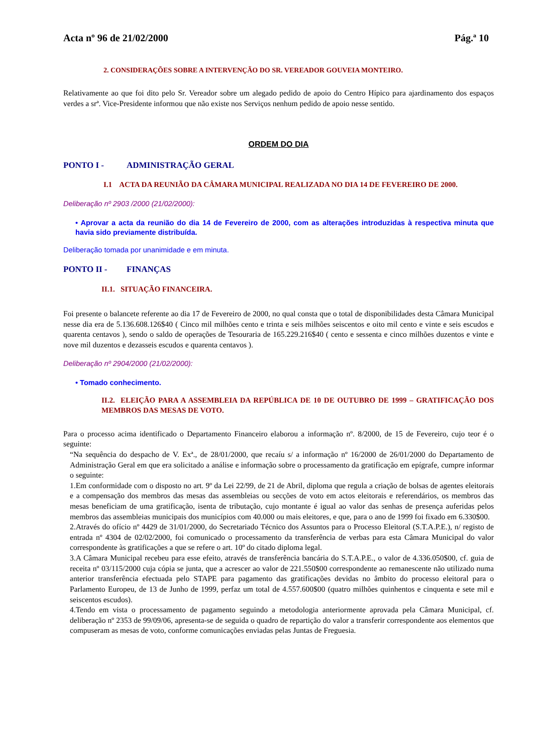Acta nº 96 de 21/02/2000 Pág.ª 10
2. CONSIDERAÇÕES SOBRE A INTERVENÇÃO DO SR. VEREADOR GOUVEIA MONTEIRO.
Relativamente ao que foi dito pelo Sr. Vereador sobre um alegado pedido de apoio do Centro Hípico para ajardinamento dos espaços verdes a srª. Vice-Presidente informou que não existe nos Serviços nenhum pedido de apoio nesse sentido.
ORDEM DO DIA
PONTO I - ADMINISTRAÇÃO GERAL
I.1 ACTA DA REUNIÃO DA CÂMARA MUNICIPAL REALIZADA NO DIA 14 DE FEVEREIRO DE 2000.
Deliberação nº 2903 /2000 (21/02/2000):
• Aprovar a acta da reunião do dia 14 de Fevereiro de 2000, com as alterações introduzidas à respectiva minuta que havia sido previamente distribuída.
Deliberação tomada por unanimidade e em minuta.
PONTO II - FINANÇAS
II.1. SITUAÇÃO FINANCEIRA.
Foi presente o balancete referente ao dia 17 de Fevereiro de 2000, no qual consta que o total de disponibilidades desta Câmara Municipal nesse dia era de 5.136.608.126$40 ( Cinco mil milhões cento e trinta e seis milhões seiscentos e oito mil cento e vinte e seis escudos e quarenta centavos ), sendo o saldo de operações de Tesouraria de 165.229.216$40 ( cento e sessenta e cinco milhões duzentos e vinte e nove mil duzentos e dezasseis escudos e quarenta centavos ).
Deliberação nº 2904/2000 (21/02/2000):
• Tomado conhecimento.
II.2. ELEIÇÃO PARA A ASSEMBLEIA DA REPÚBLICA DE 10 DE OUTUBRO DE 1999 – GRATIFICAÇÃO DOS MEMBROS DAS MESAS DE VOTO.
Para o processo acima identificado o Departamento Financeiro elaborou a informação nº. 8/2000, de 15 de Fevereiro, cujo teor é o seguinte:
“Na sequência do despacho de V. Exª., de 28/01/2000, que recaíu s/ a informação nº 16/2000 de 26/01/2000 do Departamento de Administração Geral em que era solicitado a análise e informação sobre o processamento da gratificação em epígrafe, cumpre informar o seguinte:
1.Em conformidade com o disposto no art. 9º da Lei 22/99, de 21 de Abril, diploma que regula a criação de bolsas de agentes eleitorais e a compensação dos membros das mesas das assembleias ou secções de voto em actos eleitorais e referendários, os membros das mesas beneficiam de uma gratificação, isenta de tributação, cujo montante é igual ao valor das senhas de presença auferidas pelos membros das assembleias municipais dos municípios com 40.000 ou mais eleitores, e que, para o ano de 1999 foi fixado em 6.330$00.
2.Através do ofício nº 4429 de 31/01/2000, do Secretariado Técnico dos Assuntos para o Processo Eleitoral (S.T.A.P.E.), n/ registo de entrada nº 4304 de 02/02/2000, foi comunicado o processamento da transferência de verbas para esta Câmara Municipal do valor correspondente às gratificações a que se refere o art. 10º do citado diploma legal.
3.A Câmara Municipal recebeu para esse efeito, através de transferência bancária do S.T.A.P.E., o valor de 4.336.050$00, cf. guia de receita nº 03/115/2000 cuja cópia se junta, que a acrescer ao valor de 221.550$00 correspondente ao remanescente não utilizado numa anterior transferência efectuada pelo STAPE para pagamento das gratificações devidas no âmbito do processo eleitoral para o Parlamento Europeu, de 13 de Junho de 1999, perfaz um total de 4.557.600$00 (quatro milhões quinhentos e cinquenta e sete mil e seiscentos escudos).
4.Tendo em vista o processamento de pagamento seguindo a metodologia anteriormente aprovada pela Câmara Municipal, cf. deliberação nº 2353 de 99/09/06, apresenta-se de seguida o quadro de repartição do valor a transferir correspondente aos elementos que compuseram as mesas de voto, conforme comunicações enviadas pelas Juntas de Freguesia.